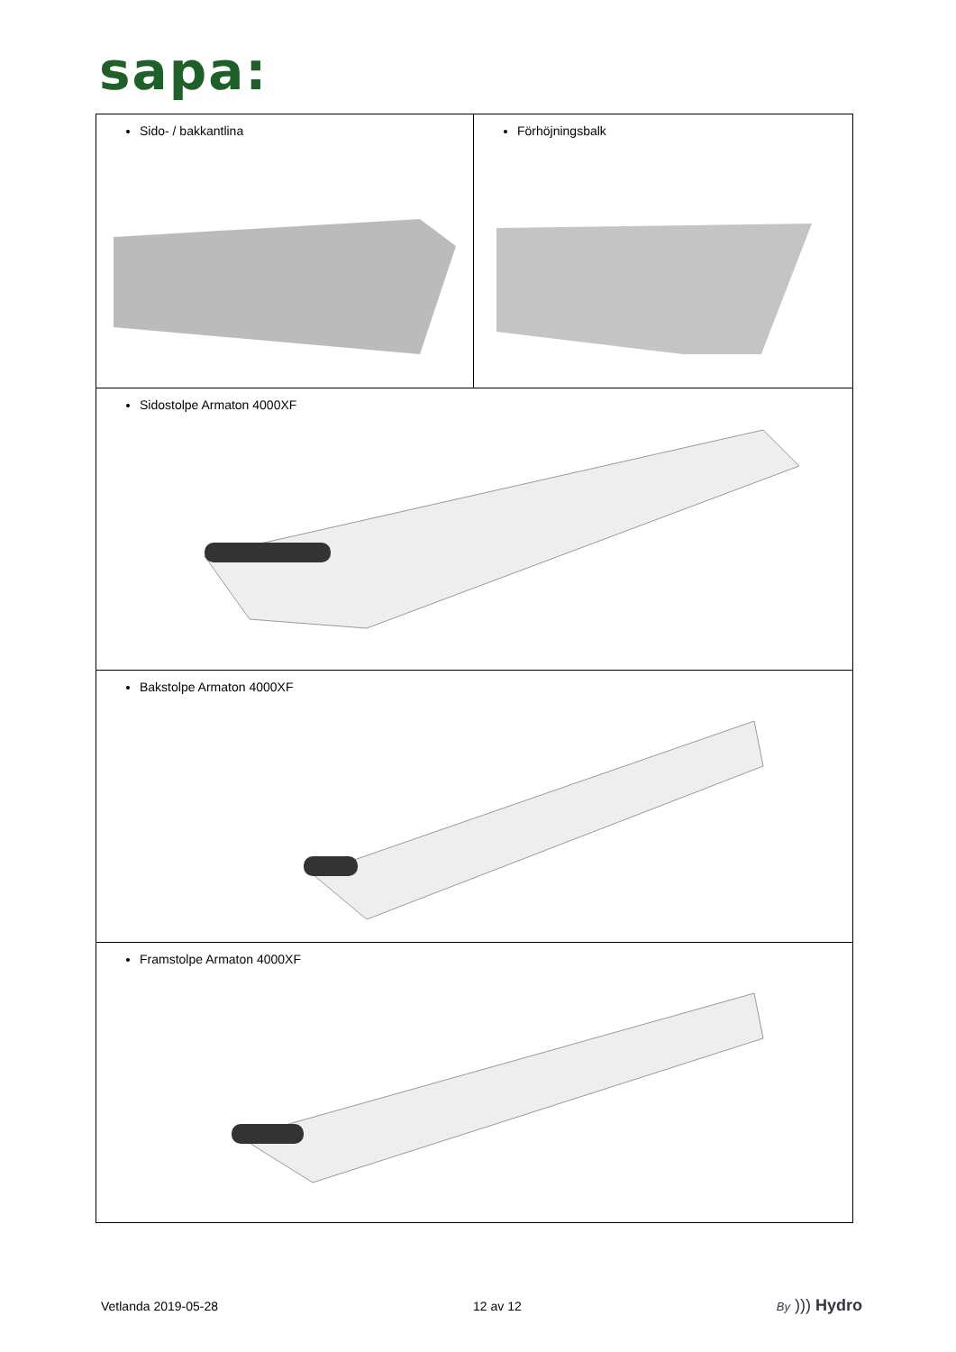sapa:
| Sido- / bakkantlina | Förhöjningsbalk |
| Sidostolpe Armaton 4000XF | |
| Bakstolpe Armaton 4000XF | |
| Framstolpe Armaton 4000XF | |
Vetlanda 2019-05-28 12 av 12 By ))) Hydro